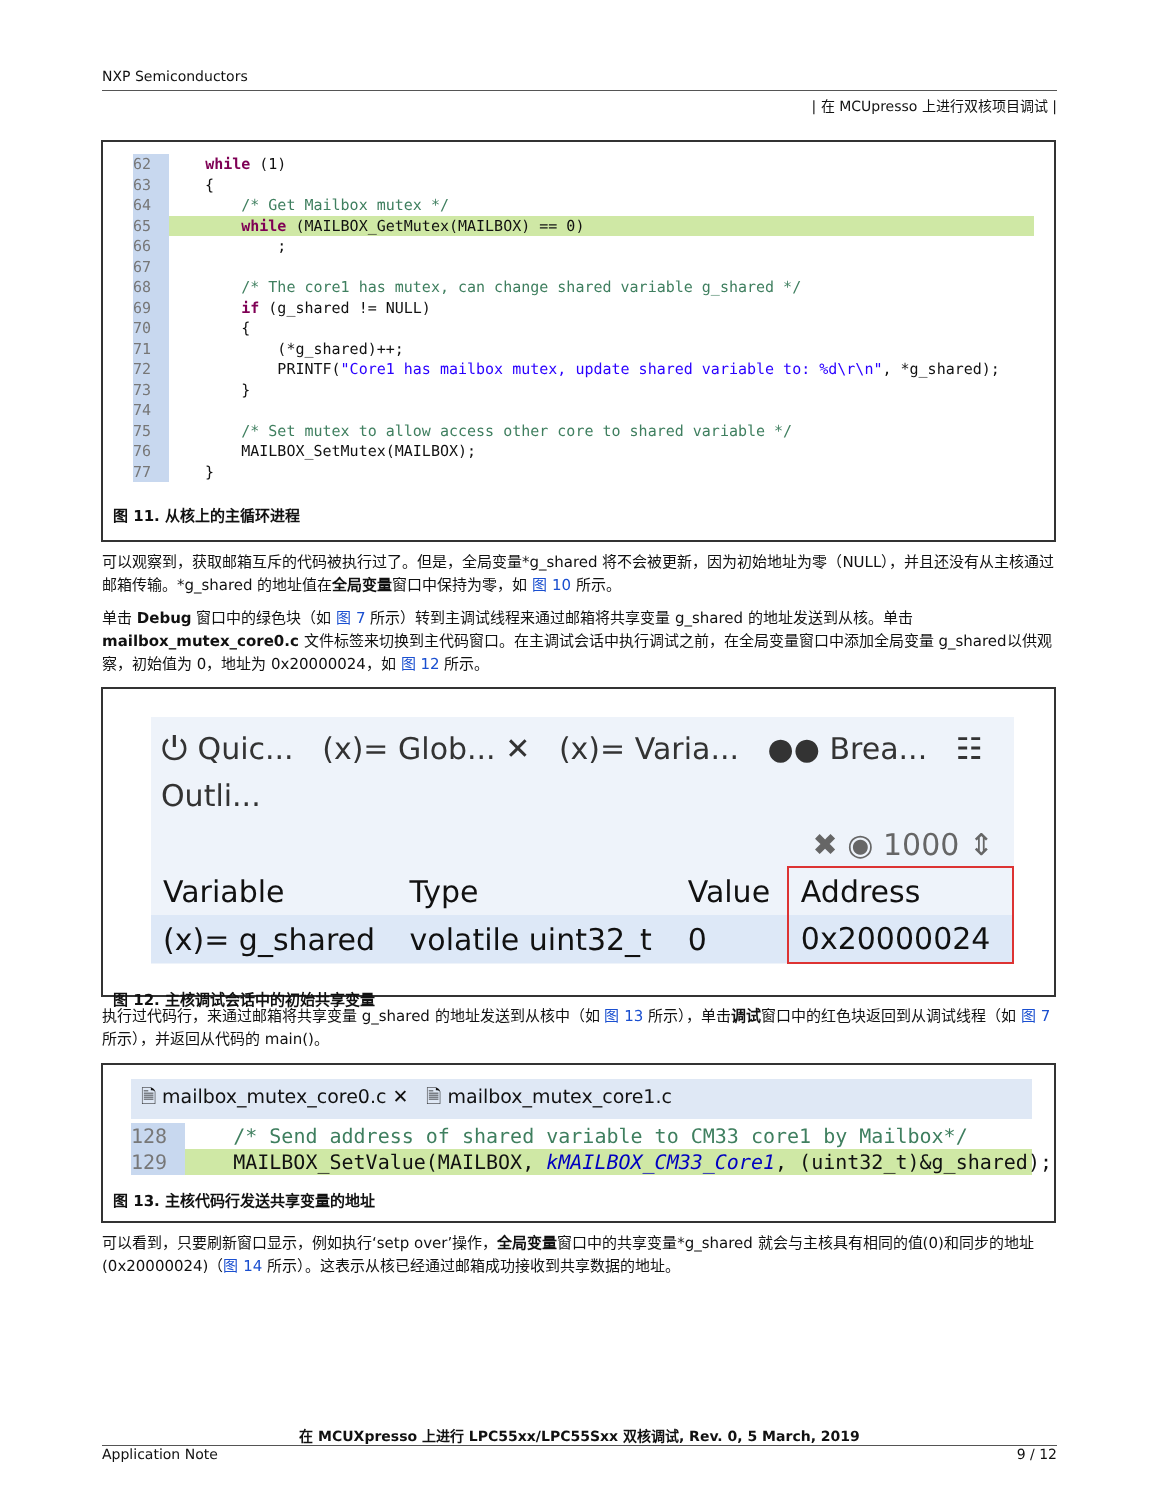NXP Semiconductors
| 在 MCUpresso 上进行双核项目调试 |
62 while (1)
63 {
64 /* Get Mailbox mutex */
65 while (MAILBOX_GetMutex(MAILBOX) == 0)
66 ;
67
68 /* The core1 has mutex, can change shared variable g_shared */
69 if (g_shared != NULL)
70 {
71 (*g_shared)++;
72 PRINTF("Core1 has mailbox mutex, update shared variable to: %d\r\n", *g_shared);
73 }
74
75 /* Set mutex to allow access other core to shared variable */
76 MAILBOX_SetMutex(MAILBOX);
77 }
图 11. 从核上的主循环进程
可以观察到，获取邮箱互斥的代码被执行过了。但是，全局变量*g_shared 将不会被更新，因为初始地址为零（NULL），并且还没有从主核通过邮箱传输。*g_shared 的地址值在全局变量窗口中保持为零，如 图 10 所示。
单击 Debug 窗口中的绿色块（如 图 7 所示）转到主调试线程来通过邮箱将共享变量 g_shared 的地址发送到从核。单击 mailbox_mutex_core0.c 文件标签来切换到主代码窗口。在主调试会话中执行调试之前，在全局变量窗口中添加全局变量 g_shared以供观察，初始值为 0，地址为 0x20000024，如 图 12 所示。
⏻ Quic... (x)= Glob... ✕ (x)= Varia... ●● Brea... ☷ Outli...
✖ ◉ 1000 ⇕
| Variable | Type | Value | Address |
| (x)= g_shared | volatile uint32_t | 0 | 0x20000024 |
图 12. 主核调试会话中的初始共享变量
执行过代码行，来通过邮箱将共享变量 g_shared 的地址发送到从核中（如 图 13 所示），单击调试窗口中的红色块返回到从调试线程（如 图 7 所示），并返回从代码的 main()。
🗎 mailbox_mutex_core0.c ✕ 🗎 mailbox_mutex_core1.c
128 /* Send address of shared variable to CM33 core1 by Mailbox*/
129 MAILBOX_SetValue(MAILBOX, kMAILBOX_CM33_Core1, (uint32_t)&g_shared);
图 13. 主核代码行发送共享变量的地址
可以看到，只要刷新窗口显示，例如执行‘setp over’操作，全局变量窗口中的共享变量*g_shared 就会与主核具有相同的值(0)和同步的地址(0x20000024)（图 14 所示）。这表示从核已经通过邮箱成功接收到共享数据的地址。
在 MCUXpresso 上进行 LPC55xx/LPC55Sxx 双核调试, Rev. 0, 5 March, 2019
Application Note 9 / 12